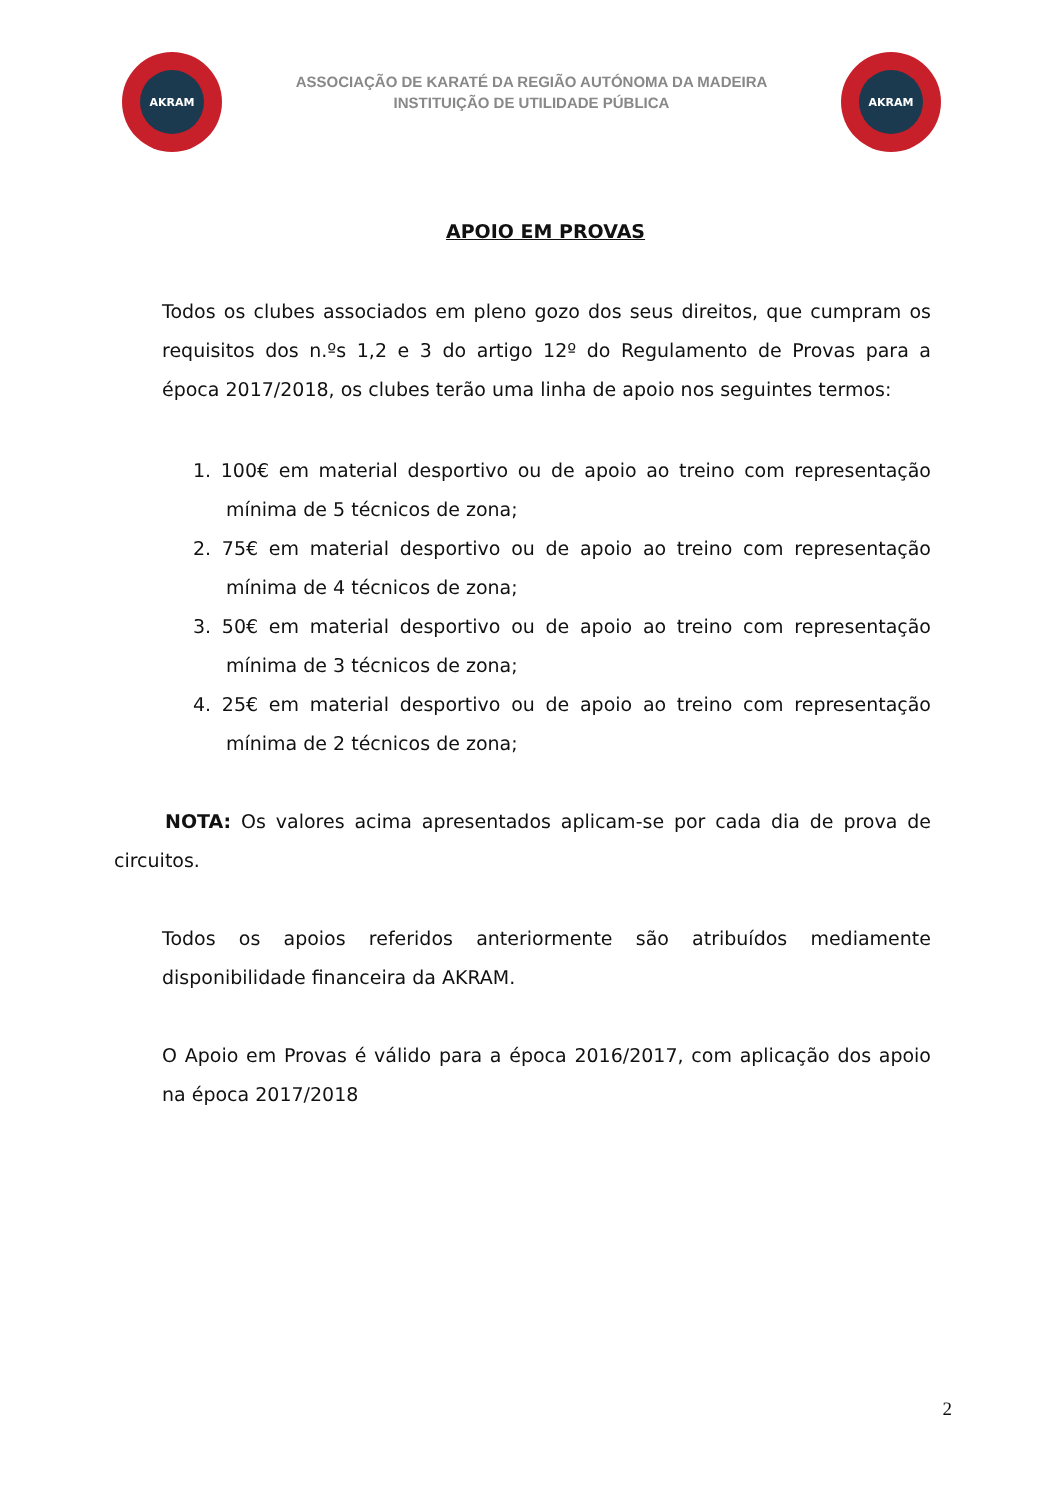AKRAM
ASSOCIAÇÃO DE KARATÉ DA REGIÃO AUTÓNOMA DA MADEIRA
INSTITUIÇÃO DE UTILIDADE PÚBLICA
AKRAM
APOIO EM PROVAS
Todos os clubes associados em pleno gozo dos seus direitos, que cumpram os requisitos dos n.ºs 1,2 e 3 do artigo 12º do Regulamento de Provas para a época 2017/2018, os clubes terão uma linha de apoio nos seguintes termos:
1. 100€ em material desportivo ou de apoio ao treino com representação mínima de 5 técnicos de zona;
2. 75€ em material desportivo ou de apoio ao treino com representação mínima de 4 técnicos de zona;
3. 50€ em material desportivo ou de apoio ao treino com representação mínima de 3 técnicos de zona;
4. 25€ em material desportivo ou de apoio ao treino com representação mínima de 2 técnicos de zona;
NOTA: Os valores acima apresentados aplicam-se por cada dia de prova de circuitos.
Todos os apoios referidos anteriormente são atribuídos mediamente disponibilidade financeira da AKRAM.
O Apoio em Provas é válido para a época 2016/2017, com aplicação dos apoio na época 2017/2018
2